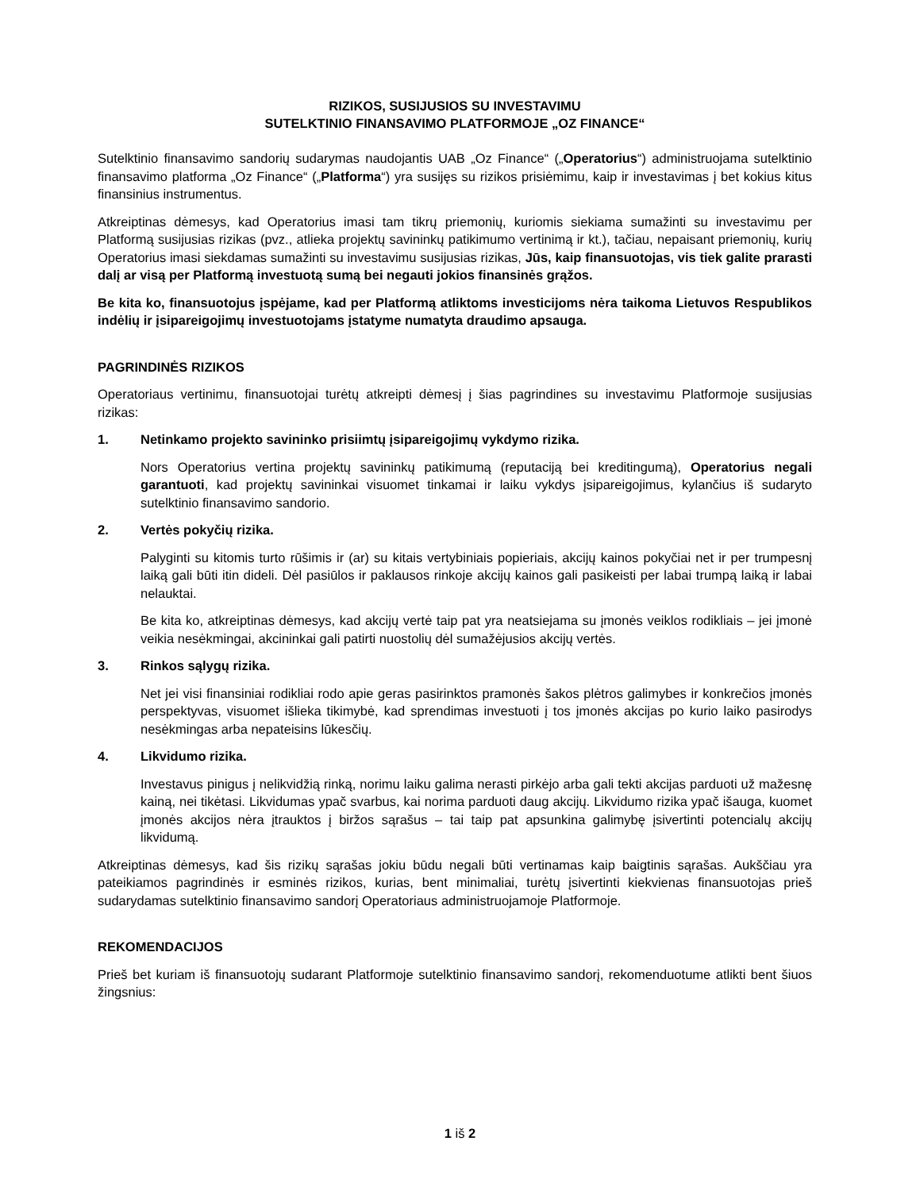RIZIKOS, SUSIJUSIOS SU INVESTAVIMU
SUTELKTINIO FINANSAVIMO PLATFORMOJE „OZ FINANCE“
Sutelktinio finansavimo sandorių sudarymas naudojantis UAB „Oz Finance“ („Operatorius“) administruojama sutelktinio finansavimo platforma „Oz Finance“ („Platforma“) yra susijęs su rizikos prisiėmimu, kaip ir investavimas į bet kokius kitus finansinius instrumentus.
Atkreiptinas dėmesys, kad Operatorius imasi tam tikrų priemonių, kuriomis siekiama sumažinti su investavimu per Platformą susijusias rizikas (pvz., atlieka projektų savininkų patikimumo vertinimą ir kt.), tačiau, nepaisant priemonių, kurių Operatorius imasi siekdamas sumažinti su investavimu susijusias rizikas, Jūs, kaip finansuotojas, vis tiek galite prarasti dalį ar visą per Platformą investuotą sumą bei negauti jokios finansinės grąžos.
Be kita ko, finansuotojus įspėjame, kad per Platformą atliktoms investicijoms nėra taikoma Lietuvos Respublikos indėlių ir įsipareigojimų investuotojams įstatyme numatyta draudimo apsauga.
PAGRINDINĖS RIZIKOS
Operatoriaus vertinimu, finansuotojai turėtų atkreipti dėmesį į šias pagrindines su investavimu Platformoje susijusias rizikas:
1. Netinkamo projekto savininko prisiimtų įsipareigojimų vykdymo rizika.
Nors Operatorius vertina projektų savininkų patikimumą (reputaciją bei kreditingumą), Operatorius negali garantuoti, kad projektų savininkai visuomet tinkamai ir laiku vykdys įsipareigojimus, kylančius iš sudaryto sutelktinio finansavimo sandorio.
2. Vertės pokyčių rizika.
Palyginti su kitomis turto rūšimis ir (ar) su kitais vertybiniais popieriais, akcijų kainos pokyčiai net ir per trumpesnį laiką gali būti itin dideli. Dėl pasiūlos ir paklausos rinkoje akcijų kainos gali pasikeisti per labai trumpą laiką ir labai nelauktai.
Be kita ko, atkreiptinas dėmesys, kad akcijų vertė taip pat yra neatsiejama su įmonės veiklos rodikliais – jei įmonė veikia nesėkmingai, akcininkai gali patirti nuostolių dėl sumažėjusios akcijų vertės.
3. Rinkos sąlygų rizika.
Net jei visi finansiniai rodikliai rodo apie geras pasirinktos pramonės šakos plėtros galimybes ir konkrečios įmonės perspektyvas, visuomet išlieka tikimybė, kad sprendimas investuoti į tos įmonės akcijas po kurio laiko pasirodys nesėkmingas arba nepateisins lūkesčių.
4. Likvidumo rizika.
Investavus pinigus į nelikvidžią rinką, norimu laiku galima nerasti pirkėjo arba gali tekti akcijas parduoti už mažesnę kainą, nei tikėtasi. Likvidumas ypač svarbus, kai norima parduoti daug akcijų. Likvidumo rizika ypač išauga, kuomet įmonės akcijos nėra įtrauktos į biržos sąrašus – tai taip pat apsunkina galimybę įsivertinti potencialų akcijų likvidumą.
Atkreiptinas dėmesys, kad šis rizikų sąrašas jokiu būdu negali būti vertinamas kaip baigtinis sąrašas. Aukščiau yra pateikiamos pagrindinės ir esminės rizikos, kurias, bent minimaliai, turėtų įsivertinti kiekvienas finansuotojas prieš sudarydamas sutelktinio finansavimo sandorį Operatoriaus administruojamoje Platformoje.
REKOMENDACIJOS
Prieš bet kuriam iš finansuotojų sudarant Platformoje sutelktinio finansavimo sandorį, rekomenduotume atlikti bent šiuos žingsnius:
1 iš 2